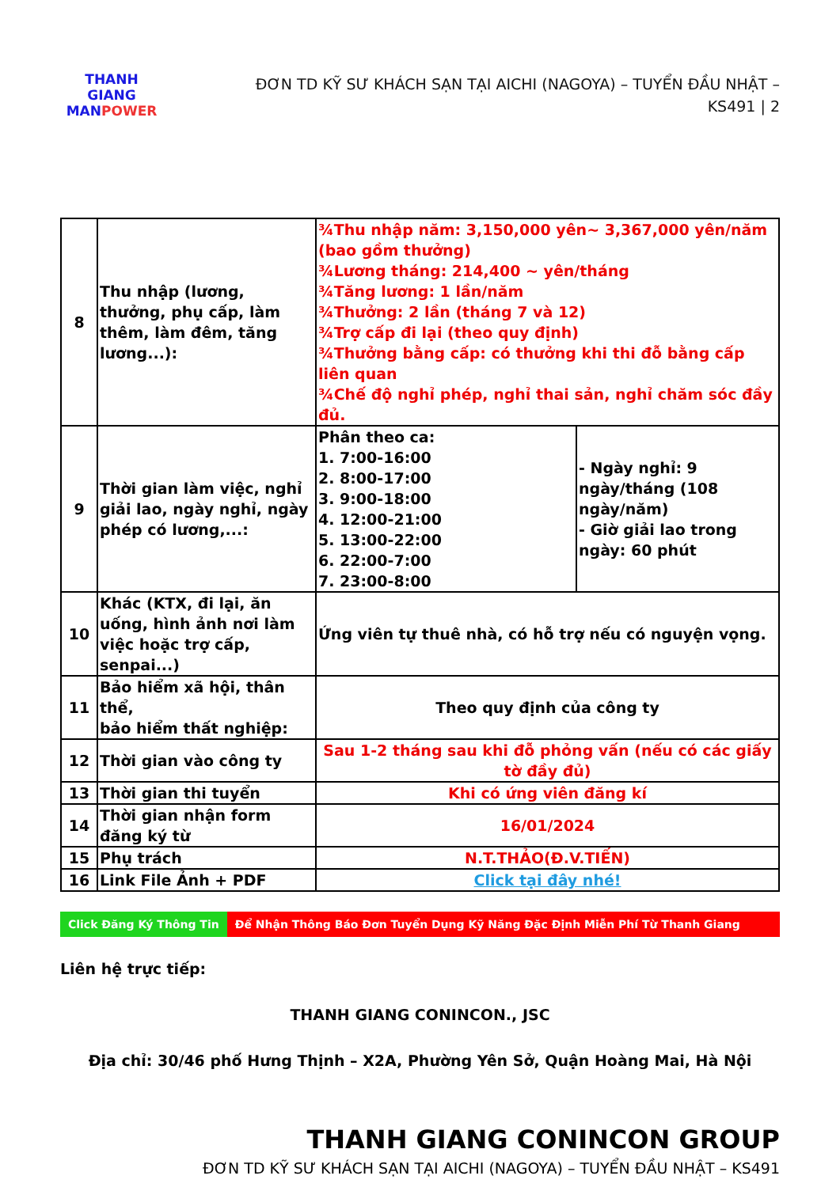THANH GIANG
MANPOWER
ĐƠN TD KỸ SƯ KHÁCH SẠN TẠI AICHI (NAGOYA) – TUYỂN ĐẦU NHẬT –
KS491 | 2
| 8 | Thu nhập (lương, thưởng, phụ cấp, làm thêm, làm đêm, tăng lương...): | ¾Thu nhập năm: 3,150,000 yên~ 3,367,000 yên/năm (bao gồm thưởng) ¾Lương tháng: 214,400 ~ yên/tháng ¾Tăng lương: 1 lần/năm ¾Thưởng: 2 lần (tháng 7 và 12) ¾Trợ cấp đi lại (theo quy định) ¾Thưởng bằng cấp: có thưởng khi thi đỗ bằng cấp liên quan ¾Chế độ nghỉ phép, nghỉ thai sản, nghỉ chăm sóc đầy đủ. | |
| 9 | Thời gian làm việc, nghỉ giải lao, ngày nghỉ, ngày phép có lương,...: | Phân theo ca: 1. 7:00-16:00 2. 8:00-17:00 3. 9:00-18:00 4. 12:00-21:00 5. 13:00-22:00 6. 22:00-7:00 7. 23:00-8:00 | - Ngày nghỉ: 9 ngày/tháng (108 ngày/năm) - Giờ giải lao trong ngày: 60 phút |
| 10 | Khác (KTX, đi lại, ăn uống, hình ảnh nơi làm việc hoặc trợ cấp, senpai...) | Ứng viên tự thuê nhà, có hỗ trợ nếu có nguyện vọng. | |
| 11 | Bảo hiểm xã hội, thân thể, bảo hiểm thất nghiệp: | Theo quy định của công ty | |
| 12 | Thời gian vào công ty | Sau 1-2 tháng sau khi đỗ phỏng vấn (nếu có các giấy tờ đầy đủ) | |
| 13 | Thời gian thi tuyển | Khi có ứng viên đăng kí | |
| 14 | Thời gian nhận form đăng ký từ | 16/01/2024 | |
| 15 | Phụ trách | N.T.THẢO(Đ.V.TIẾN) | |
| 16 | Link File Ảnh + PDF | Click tại đây nhé! | |
Click Đăng Ký Thông Tin
Để Nhận Thông Báo Đơn Tuyển Dụng Kỹ Năng Đặc Định Miễn Phí Từ Thanh Giang
Liên hệ trực tiếp:
THANH GIANG CONINCON., JSC
Địa chỉ: 30/46 phố Hưng Thịnh – X2A, Phường Yên Sở, Quận Hoàng Mai, Hà Nội
THANH GIANG CONINCON GROUP
ĐƠN TD KỸ SƯ KHÁCH SẠN TẠI AICHI (NAGOYA) – TUYỂN ĐẦU NHẬT – KS491